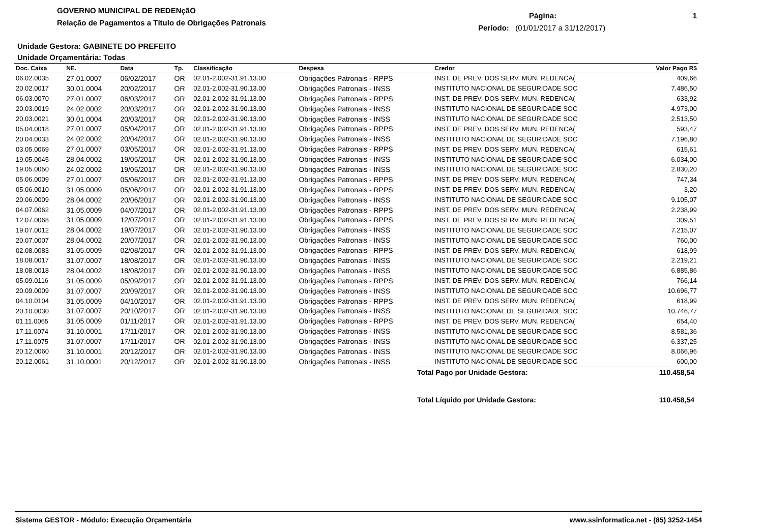GOVERNO MUNICIPAL DE REDENçãO
Relação de Pagamentos a Título de Obrigações Patronais
Página: 1
Período: (01/01/2017 a 31/12/2017)
Unidade Gestora: GABINETE DO PREFEITO
Unidade Orçamentária: Todas
| Doc. Caixa | NE. | Data | Tp. | Classificação | Despesa | Credor | Valor Pago R$ |
| --- | --- | --- | --- | --- | --- | --- | --- |
| 06.02.0035 | 27.01.0007 | 06/02/2017 | OR | 02.01-2.002-31.91.13.00 | Obrigações Patronais - RPPS | INST. DE PREV. DOS SERV. MUN. REDENCA( | 409,66 |
| 20.02.0017 | 30.01.0004 | 20/02/2017 | OR | 02.01-2.002-31.90.13.00 | Obrigações Patronais - INSS | INSTITUTO NACIONAL DE SEGURIDADE SOC | 7.486,50 |
| 06.03.0070 | 27.01.0007 | 06/03/2017 | OR | 02.01-2.002-31.91.13.00 | Obrigações Patronais - RPPS | INST. DE PREV. DOS SERV. MUN. REDENCA( | 633,92 |
| 20.03.0019 | 24.02.0002 | 20/03/2017 | OR | 02.01-2.002-31.90.13.00 | Obrigações Patronais - INSS | INSTITUTO NACIONAL DE SEGURIDADE SOC | 4.973,00 |
| 20.03.0021 | 30.01.0004 | 20/03/2017 | OR | 02.01-2.002-31.90.13.00 | Obrigações Patronais - INSS | INSTITUTO NACIONAL DE SEGURIDADE SOC | 2.513,50 |
| 05.04.0018 | 27.01.0007 | 05/04/2017 | OR | 02.01-2.002-31.91.13.00 | Obrigações Patronais - RPPS | INST. DE PREV. DOS SERV. MUN. REDENCA( | 593,47 |
| 20.04.0033 | 24.02.0002 | 20/04/2017 | OR | 02.01-2.002-31.90.13.00 | Obrigações Patronais - INSS | INSTITUTO NACIONAL DE SEGURIDADE SOC | 7.196,80 |
| 03.05.0069 | 27.01.0007 | 03/05/2017 | OR | 02.01-2.002-31.91.13.00 | Obrigações Patronais - RPPS | INST. DE PREV. DOS SERV. MUN. REDENCA( | 615,61 |
| 19.05.0045 | 28.04.0002 | 19/05/2017 | OR | 02.01-2.002-31.90.13.00 | Obrigações Patronais - INSS | INSTITUTO NACIONAL DE SEGURIDADE SOC | 6.034,00 |
| 19.05.0050 | 24.02.0002 | 19/05/2017 | OR | 02.01-2.002-31.90.13.00 | Obrigações Patronais - INSS | INSTITUTO NACIONAL DE SEGURIDADE SOC | 2.830,20 |
| 05.06.0009 | 27.01.0007 | 05/06/2017 | OR | 02.01-2.002-31.91.13.00 | Obrigações Patronais - RPPS | INST. DE PREV. DOS SERV. MUN. REDENCA( | 747,34 |
| 05.06.0010 | 31.05.0009 | 05/06/2017 | OR | 02.01-2.002-31.91.13.00 | Obrigações Patronais - RPPS | INST. DE PREV. DOS SERV. MUN. REDENCA( | 3,20 |
| 20.06.0009 | 28.04.0002 | 20/06/2017 | OR | 02.01-2.002-31.90.13.00 | Obrigações Patronais - INSS | INSTITUTO NACIONAL DE SEGURIDADE SOC | 9.105,07 |
| 04.07.0062 | 31.05.0009 | 04/07/2017 | OR | 02.01-2.002-31.91.13.00 | Obrigações Patronais - RPPS | INST. DE PREV. DOS SERV. MUN. REDENCA( | 2.238,99 |
| 12.07.0068 | 31.05.0009 | 12/07/2017 | OR | 02.01-2.002-31.91.13.00 | Obrigações Patronais - RPPS | INST. DE PREV. DOS SERV. MUN. REDENCA( | 309,51 |
| 19.07.0012 | 28.04.0002 | 19/07/2017 | OR | 02.01-2.002-31.90.13.00 | Obrigações Patronais - INSS | INSTITUTO NACIONAL DE SEGURIDADE SOC | 7.215,07 |
| 20.07.0007 | 28.04.0002 | 20/07/2017 | OR | 02.01-2.002-31.90.13.00 | Obrigações Patronais - INSS | INSTITUTO NACIONAL DE SEGURIDADE SOC | 760,00 |
| 02.08.0083 | 31.05.0009 | 02/08/2017 | OR | 02.01-2.002-31.91.13.00 | Obrigações Patronais - RPPS | INST. DE PREV. DOS SERV. MUN. REDENCA( | 618,99 |
| 18.08.0017 | 31.07.0007 | 18/08/2017 | OR | 02.01-2.002-31.90.13.00 | Obrigações Patronais - INSS | INSTITUTO NACIONAL DE SEGURIDADE SOC | 2.219,21 |
| 18.08.0018 | 28.04.0002 | 18/08/2017 | OR | 02.01-2.002-31.90.13.00 | Obrigações Patronais - INSS | INSTITUTO NACIONAL DE SEGURIDADE SOC | 6.885,86 |
| 05.09.0116 | 31.05.0009 | 05/09/2017 | OR | 02.01-2.002-31.91.13.00 | Obrigações Patronais - RPPS | INST. DE PREV. DOS SERV. MUN. REDENCA( | 766,14 |
| 20.09.0009 | 31.07.0007 | 20/09/2017 | OR | 02.01-2.002-31.90.13.00 | Obrigações Patronais - INSS | INSTITUTO NACIONAL DE SEGURIDADE SOC | 10.696,77 |
| 04.10.0104 | 31.05.0009 | 04/10/2017 | OR | 02.01-2.002-31.91.13.00 | Obrigações Patronais - RPPS | INST. DE PREV. DOS SERV. MUN. REDENCA( | 618,99 |
| 20.10.0030 | 31.07.0007 | 20/10/2017 | OR | 02.01-2.002-31.90.13.00 | Obrigações Patronais - INSS | INSTITUTO NACIONAL DE SEGURIDADE SOC | 10.746,77 |
| 01.11.0065 | 31.05.0009 | 01/11/2017 | OR | 02.01-2.002-31.91.13.00 | Obrigações Patronais - RPPS | INST. DE PREV. DOS SERV. MUN. REDENCA( | 654,40 |
| 17.11.0074 | 31.10.0001 | 17/11/2017 | OR | 02.01-2.002-31.90.13.00 | Obrigações Patronais - INSS | INSTITUTO NACIONAL DE SEGURIDADE SOC | 8.581,36 |
| 17.11.0075 | 31.07.0007 | 17/11/2017 | OR | 02.01-2.002-31.90.13.00 | Obrigações Patronais - INSS | INSTITUTO NACIONAL DE SEGURIDADE SOC | 6.337,25 |
| 20.12.0060 | 31.10.0001 | 20/12/2017 | OR | 02.01-2.002-31.90.13.00 | Obrigações Patronais - INSS | INSTITUTO NACIONAL DE SEGURIDADE SOC | 8.066,96 |
| 20.12.0061 | 31.10.0001 | 20/12/2017 | OR | 02.01-2.002-31.90.13.00 | Obrigações Patronais - INSS | INSTITUTO NACIONAL DE SEGURIDADE SOC | 600,00 |
Total Pago por Unidade Gestora: 110.458,54
Total Líquido por Unidade Gestora: 110.458,54
Sistema GESTOR - Módulo: Execução Orçamentária www.ssinformatica.net - (85) 3252-1454